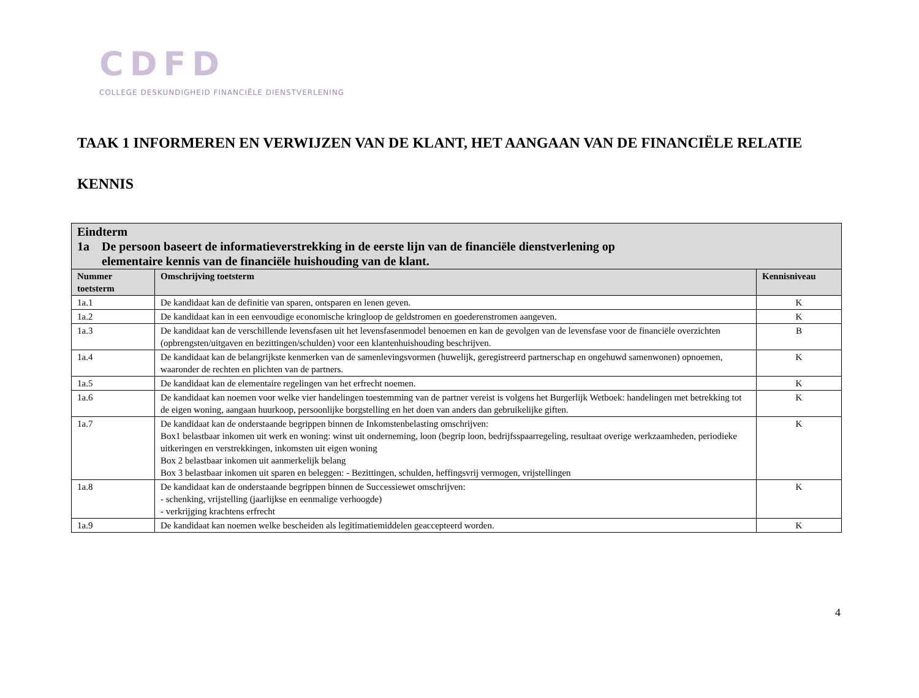CDFD
COLLEGE DESKUNDIGHEID FINANCIËLE DIENSTVERLENING
TAAK 1 INFORMEREN EN VERWIJZEN VAN DE KLANT, HET AANGAAN VAN DE FINANCIËLE RELATIE
KENNIS
| Eindterm 1a De persoon baseert de informatieverstrekking in de eerste lijn van de financiële dienstverlening op elementaire kennis van de financiële huishouding van de klant. | | |
| Nummer toetsterm | Omschrijving toetsterm | Kennisniveau |
| 1a.1 | De kandidaat kan de definitie van sparen, ontsparen en lenen geven. | K |
| 1a.2 | De kandidaat kan in een eenvoudige economische kringloop de geldstromen en goederenstromen aangeven. | K |
| 1a.3 | De kandidaat kan de verschillende levensfasen uit het levensfasenmodel benoemen en kan de gevolgen van de levensfase voor de financiële overzichten (opbrengsten/uitgaven en bezittingen/schulden) voor een klantenhuishouding beschrijven. | B |
| 1a.4 | De kandidaat kan de belangrijkste kenmerken van de samenlevingsvormen (huwelijk, geregistreerd partnerschap en ongehuwd samenwonen) opnoemen, waaronder de rechten en plichten van de partners. | K |
| 1a.5 | De kandidaat kan de elementaire regelingen van het erfrecht noemen. | K |
| 1a.6 | De kandidaat kan noemen voor welke vier handelingen toestemming van de partner vereist is volgens het Burgerlijk Wetboek: handelingen met betrekking tot de eigen woning, aangaan huurkoop, persoonlijke borgstelling en het doen van anders dan gebruikelijke giften. | K |
| 1a.7 | De kandidaat kan de onderstaande begrippen binnen de Inkomstenbelasting omschrijven: Box1 belastbaar inkomen uit werk en woning: winst uit onderneming, loon (begrip loon, bedrijfsspaarregeling, resultaat overige werkzaamheden, periodieke uitkeringen en verstrekkingen, inkomsten uit eigen woning Box 2 belastbaar inkomen uit aanmerkelijk belang Box 3 belastbaar inkomen uit sparen en beleggen: - Bezittingen, schulden, heffingsvrij vermogen, vrijstellingen | K |
| 1a.8 | De kandidaat kan de onderstaande begrippen binnen de Successiewet omschrijven: - schenking, vrijstelling (jaarlijkse en eenmalige verhoogde) - verkrijging krachtens erfrecht | K |
| 1a.9 | De kandidaat kan noemen welke bescheiden als legitimatiemiddelen geaccepteerd worden. | K |
4